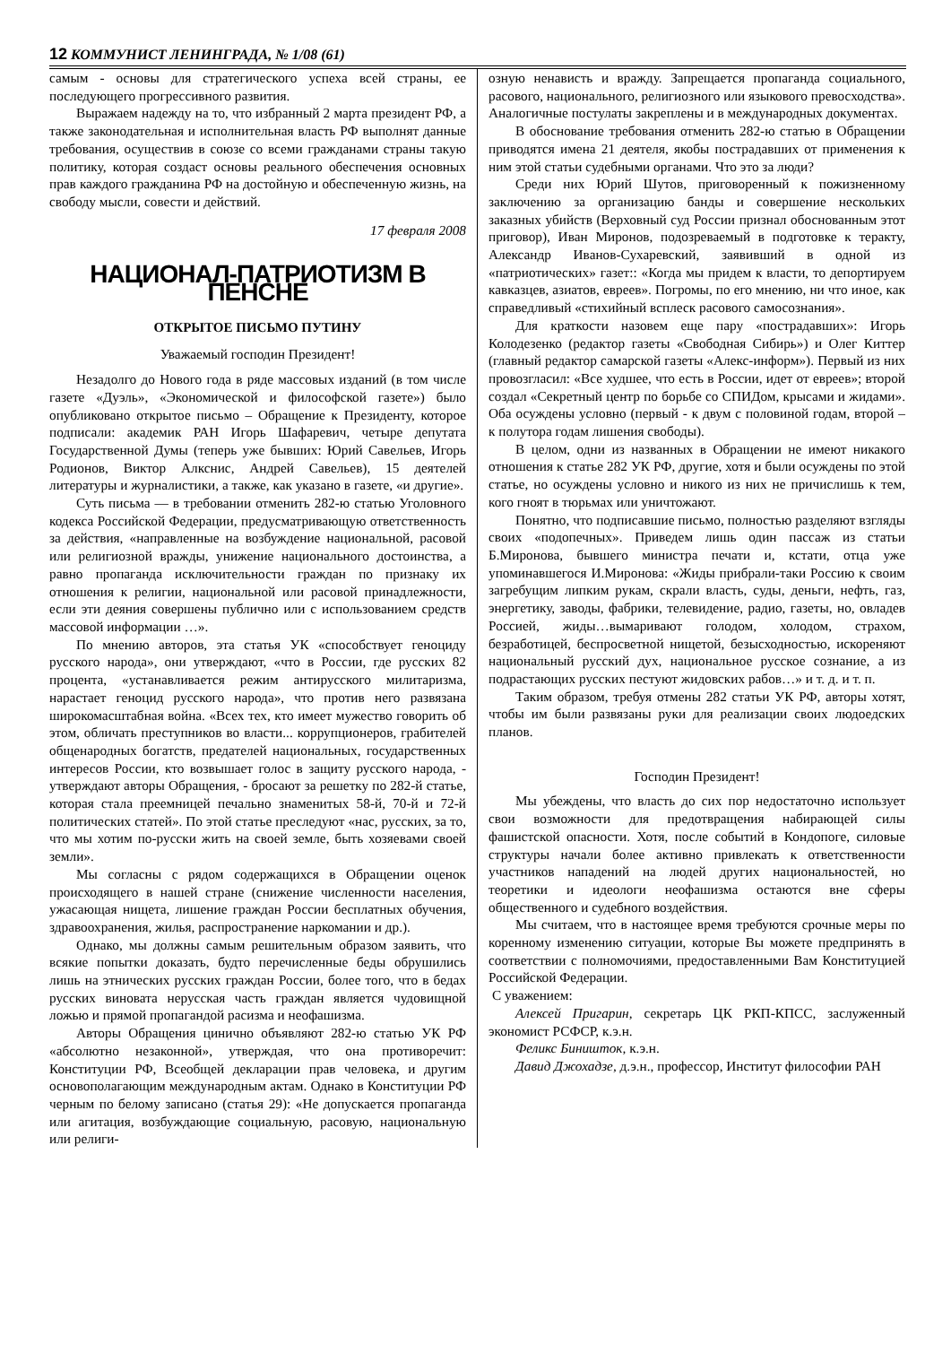12 КОММУНИСТ ЛЕНИНГРАДА, № 1/08 (61)
самым - основы для стратегического успеха всей страны, ее последующего прогрессивного развития.
Выражаем надежду на то, что избранный 2 марта президент РФ, а также законодательная и исполнительная власть РФ выполнят данные требования, осуществив в союзе со всеми гражданами страны такую политику, которая создаст основы реального обеспечения основных прав каждого гражданина РФ на достойную и обеспеченную жизнь, на свободу мысли, совести и действий.
17 февраля 2008
НАЦИОНАЛ-ПАТРИОТИЗМ В ПЕНСНЕ
ОТКРЫТОЕ ПИСЬМО ПУТИНУ
Уважаемый господин Президент!
Незадолго до Нового года в ряде массовых изданий (в том числе газете «Дуэль», «Экономической и философской газете») было опубликовано открытое письмо – Обращение к Президенту, которое подписали: академик РАН Игорь Шафаревич, четыре депутата Государственной Думы (теперь уже бывших: Юрий Савельев, Игорь Родионов, Виктор Алкснис, Андрей Савельев), 15 деятелей литературы и журналистики, а также, как указано в газете, «и другие».
Суть письма — в требовании отменить 282-ю статью Уголовного кодекса Российской Федерации, предусматривающую ответственность за действия, «направленные на возбуждение национальной, расовой или религиозной вражды, унижение национального достоинства, а равно пропаганда исключительности граждан по признаку их отношения к религии, национальной или расовой принадлежности, если эти деяния совершены публично или с использованием средств массовой информации …».
По мнению авторов, эта статья УК «способствует геноциду русского народа», они утверждают, «что в России, где русских 82 процента, «устанавливается режим антирусского милитаризма, нарастает геноцид русского народа», что против него развязана широкомасштабная война. «Всех тех, кто имеет мужество говорить об этом, обличать преступников во власти... коррупционеров, грабителей общенародных богатств, предателей национальных, государственных интересов России, кто возвышает голос в защиту русского народа, - утверждают авторы Обращения, - бросают за решетку по 282-й статье, которая стала преемницей печально знаменитых 58-й, 70-й и 72-й политических статей». По этой статье преследуют «нас, русских, за то, что мы хотим по-русски жить на своей земле, быть хозяевами своей земли».
Мы согласны с рядом содержащихся в Обращении оценок происходящего в нашей стране (снижение численности населения, ужасающая нищета, лишение граждан России бесплатных обучения, здравоохранения, жилья, распространение наркомании и др.).
Однако, мы должны самым решительным образом заявить, что всякие попытки доказать, будто перечисленные беды обрушились лишь на этнических русских граждан России, более того, что в бедах русских виновата нерусская часть граждан является чудовищной ложью и прямой пропагандой расизма и неофашизма.
Авторы Обращения цинично объявляют 282-ю статью УК РФ «абсолютно незаконной», утверждая, что она противоречит: Конституции РФ, Всеобщей декларации прав человека, и другим основополагающим международным актам. Однако в Конституции РФ черным по белому записано (статья 29): «Не допускается пропаганда или агитация, возбуждающие социальную, расовую, национальную или религи-
озную ненависть и вражду. Запрещается пропаганда социального, расового, национального, религиозного или языкового превосходства». Аналогичные постулаты закреплены и в международных документах.
В обоснование требования отменить 282-ю статью в Обращении приводятся имена 21 деятеля, якобы пострадавших от применения к ним этой статьи судебными органами. Что это за люди?
Среди них Юрий Шутов, приговоренный к пожизненному заключению за организацию банды и совершение нескольких заказных убийств (Верховный суд России признал обоснованным этот приговор), Иван Миронов, подозреваемый в подготовке к теракту, Александр Иванов-Сухаревский, заявивший в одной из «патриотических» газет:: «Когда мы придем к власти, то депортируем кавказцев, азиатов, евреев». Погромы, по его мнению, ни что иное, как справедливый «стихийный всплеск расового самосознания».
Для краткости назовем еще пару «пострадавших»: Игорь Колодезенко (редактор газеты «Свободная Сибирь») и Олег Киттер (главный редактор самарской газеты «Алекс-информ»). Первый из них провозгласил: «Все худшее, что есть в России, идет от евреев»; второй создал «Секретный центр по борьбе со СПИДом, крысами и жидами». Оба осуждены условно (первый - к двум с половиной годам, второй – к полутора годам лишения свободы).
В целом, одни из названных в Обращении не имеют никакого отношения к статье 282 УК РФ, другие, хотя и были осуждены по этой статье, но осуждены условно и никого из них не причислишь к тем, кого гноят в тюрьмах или уничтожают.
Понятно, что подписавшие письмо, полностью разделяют взгляды своих «подопечных». Приведем лишь один пассаж из статьи Б.Миронова, бывшего министра печати и, кстати, отца уже упоминавшегося И.Миронова: «Жиды прибрали-таки Россию к своим загребущим липким рукам, скрали власть, суды, деньги, нефть, газ, энергетику, заводы, фабрики, телевидение, радио, газеты, но, овладев Россией, жиды…вымаривают голодом, холодом, страхом, безработицей, беспросветной нищетой, безысходностью, искореняют национальный русский дух, национальное русское сознание, а из подрастающих русских пестуют жидовских рабов…» и т. д. и т. п.
Таким образом, требуя отмены 282 статьи УК РФ, авторы хотят, чтобы им были развязаны руки для реализации своих людоедских планов.
Господин Президент!
Мы убеждены, что власть до сих пор недостаточно использует свои возможности для предотвращения набирающей силы фашистской опасности. Хотя, после событий в Кондопоге, силовые структуры начали более активно привлекать к ответственности участников нападений на людей других национальностей, но теоретики и идеологи неофашизма остаются вне сферы общественного и судебного воздействия.
Мы считаем, что в настоящее время требуются срочные меры по коренному изменению ситуации, которые Вы можете предпринять в соответствии с полномочиями, предоставленными Вам Конституцией Российской Федерации.
С уважением:
Алексей Пригарин, секретарь ЦК РКП-КПСС, заслуженный экономист РСФСР, к.э.н.
Феликс Биништок, к.э.н.
Давид Джохадзе, д.э.н., профессор, Институт философии РАН